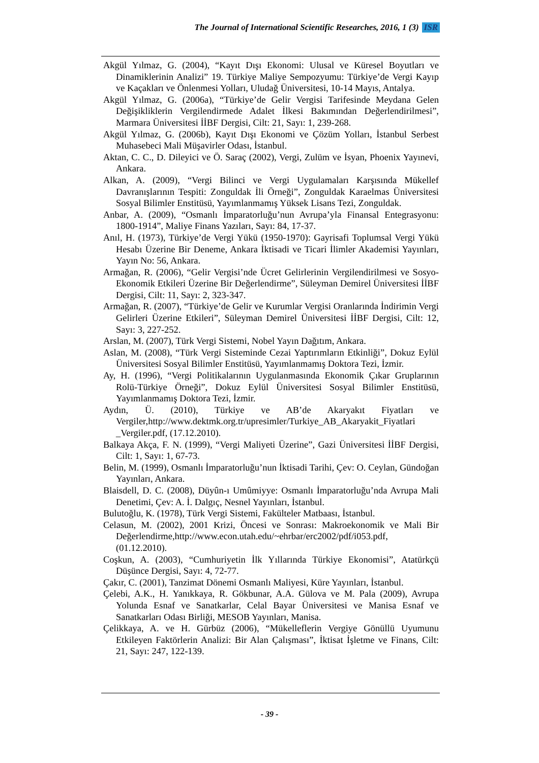The Journal of International Scientific Researches, 2016, 1 (3) ISR
Akgül Yılmaz, G. (2004), “Kayıt Dışı Ekonomi: Ulusal ve Küresel Boyutları ve Dinamiklerinin Analizi” 19. Türkiye Maliye Sempozyumu: Türkiye’de Vergi Kayıp ve Kaçakları ve Önlenmesi Yolları, Uludağ Üniversitesi, 10-14 Mayıs, Antalya.
Akgül Yılmaz, G. (2006a), “Türkiye’de Gelir Vergisi Tarifesinde Meydana Gelen Değişikliklerin Vergilendirmede Adalet İlkesi Bakımından Değerlendirilmesi”, Marmara Üniversitesi İİBF Dergisi, Cilt: 21, Sayı: 1, 239-268.
Akgül Yılmaz, G. (2006b), Kayıt Dışı Ekonomi ve Çözüm Yolları, İstanbul Serbest Muhasebeci Mali Müşavirler Odası, İstanbul.
Aktan, C. C., D. Dileyici ve Ö. Saraç (2002), Vergi, Zulüm ve İsyan, Phoenix Yayınevi, Ankara.
Alkan, A. (2009), “Vergi Bilinci ve Vergi Uygulamaları Karşısında Mükellef Davranışlarının Tespiti: Zonguldak İli Örneği”, Zonguldak Karaelmas Üniversitesi Sosyal Bilimler Enstitüsü, Yayımlanmamış Yüksek Lisans Tezi, Zonguldak.
Anbar, A. (2009), “Osmanlı İmparatorluğu’nun Avrupa’yla Finansal Entegrasyonu: 1800-1914”, Maliye Finans Yazıları, Sayı: 84, 17-37.
Anıl, H. (1973), Türkiye’de Vergi Yükü (1950-1970): Gayrisafi Toplumsal Vergi Yükü Hesabı Üzerine Bir Deneme, Ankara İktisadi ve Ticari İlimler Akademisi Yayınları, Yayın No: 56, Ankara.
Armağan, R. (2006), “Gelir Vergisi’nde Ücret Gelirlerinin Vergilendirilmesi ve Sosyo-Ekonomik Etkileri Üzerine Bir Değerlendirme”, Süleyman Demirel Üniversitesi İİBF Dergisi, Cilt: 11, Sayı: 2, 323-347.
Armağan, R. (2007), “Türkiye’de Gelir ve Kurumlar Vergisi Oranlarında İndirimin Vergi Gelirleri Üzerine Etkileri”, Süleyman Demirel Üniversitesi İİBF Dergisi, Cilt: 12, Sayı: 3, 227-252.
Arslan, M. (2007), Türk Vergi Sistemi, Nobel Yayın Dağıtım, Ankara.
Aslan, M. (2008), “Türk Vergi Sisteminde Cezai Yaptırımların Etkinliği”, Dokuz Eylül Üniversitesi Sosyal Bilimler Enstitüsü, Yayımlanmamış Doktora Tezi, İzmir.
Ay, H. (1996), “Vergi Politikalarının Uygulanmasında Ekonomik Çıkar Gruplarının Rolü-Türkiye Örneği”, Dokuz Eylül Üniversitesi Sosyal Bilimler Enstitüsü, Yayımlanmamış Doktora Tezi, İzmir.
Aydın, Ü. (2010), Türkiye ve AB’de Akaryakıt Fiyatları ve Vergiler,http://www.dektmk.org.tr/upresimler/Turkiye_AB_Akaryakit_Fiyatlari _Vergiler.pdf, (17.12.2010).
Balkaya Akça, F. N. (1999), “Vergi Maliyeti Üzerine”, Gazi Üniversitesi İİBF Dergisi, Cilt: 1, Sayı: 1, 67-73.
Belin, M. (1999), Osmanlı İmparatorluğu’nun İktisadi Tarihi, Çev: O. Ceylan, Gündoğan Yayınları, Ankara.
Blaisdell, D. C. (2008), Düyûn-ı Umûmiyye: Osmanlı İmparatorluğu’nda Avrupa Mali Denetimi, Çev: A. İ. Dalgıç, Nesnel Yayınları, İstanbul.
Bulutoğlu, K. (1978), Türk Vergi Sistemi, Fakülteler Matbaası, İstanbul.
Celasun, M. (2002), 2001 Krizi, Öncesi ve Sonrası: Makroekonomik ve Mali Bir Değerlendirme,http://www.econ.utah.edu/~ehrbar/erc2002/pdf/i053.pdf, (01.12.2010).
Coşkun, A. (2003), “Cumhuriyetin İlk Yıllarında Türkiye Ekonomisi”, Atatürkçü Düşünce Dergisi, Sayı: 4, 72-77.
Çakır, C. (2001), Tanzimat Dönemi Osmanlı Maliyesi, Küre Yayınları, İstanbul.
Çelebi, A.K., H. Yanıkkaya, R. Gökbunar, A.A. Gülova ve M. Pala (2009), Avrupa Yolunda Esnaf ve Sanatkarlar, Celal Bayar Üniversitesi ve Manisa Esnaf ve Sanatkarları Odası Birliği, MESOB Yayınları, Manisa.
Çelikkaya, A. ve H. Gürbüz (2006), “Mükelleflerin Vergiye Gönüllü Uyumunu Etkileyen Faktörlerin Analizi: Bir Alan Çalışması”, İktisat İşletme ve Finans, Cilt: 21, Sayı: 247, 122-139.
- 39 -